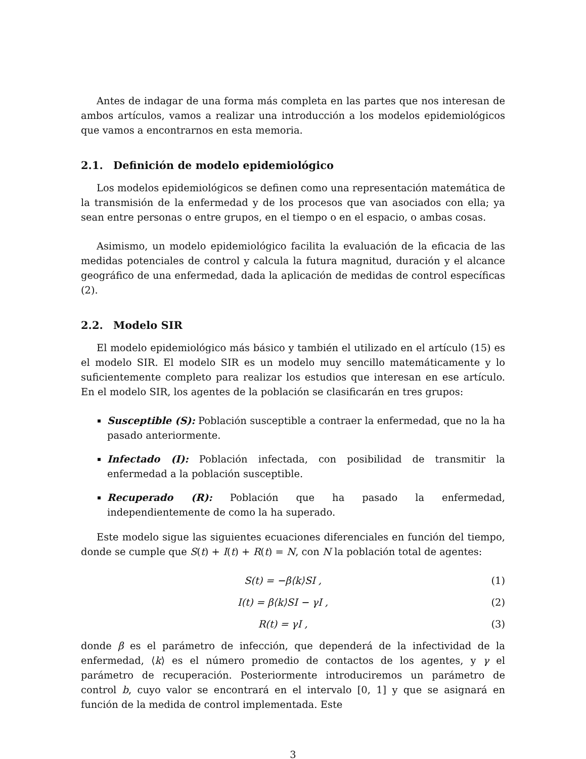Antes de indagar de una forma más completa en las partes que nos interesan de ambos artículos, vamos a realizar una introducción a los modelos epidemiológicos que vamos a encontrarnos en esta memoria.
2.1. Definición de modelo epidemiológico
Los modelos epidemiológicos se definen como una representación matemática de la transmisión de la enfermedad y de los procesos que van asociados con ella; ya sean entre personas o entre grupos, en el tiempo o en el espacio, o ambas cosas.
Asimismo, un modelo epidemiológico facilita la evaluación de la eficacia de las medidas potenciales de control y calcula la futura magnitud, duración y el alcance geográfico de una enfermedad, dada la aplicación de medidas de control específicas (2).
2.2. Modelo SIR
El modelo epidemiológico más básico y también el utilizado en el artículo (15) es el modelo SIR. El modelo SIR es un modelo muy sencillo matemáticamente y lo suficientemente completo para realizar los estudios que interesan en ese artículo. En el modelo SIR, los agentes de la población se clasificarán en tres grupos:
Susceptible (S): Población susceptible a contraer la enfermedad, que no la ha pasado anteriormente.
Infectado (I): Población infectada, con posibilidad de transmitir la enfermedad a la población susceptible.
Recuperado (R): Población que ha pasado la enfermedad, independientemente de como la ha superado.
Este modelo sigue las siguientes ecuaciones diferenciales en función del tiempo, donde se cumple que S(t) + I(t) + R(t) = N, con N la población total de agentes:
S(t) = −β⟨k⟩SI , (1)
I(t) = β⟨k⟩SI − γI , (2)
R(t) = γI , (3)
donde β es el parámetro de infección, que dependerá de la infectividad de la enfermedad, ⟨k⟩ es el número promedio de contactos de los agentes, y γ el parámetro de recuperación. Posteriormente introduciremos un parámetro de control b, cuyo valor se encontrará en el intervalo [0, 1] y que se asignará en función de la medida de control implementada. Este
3